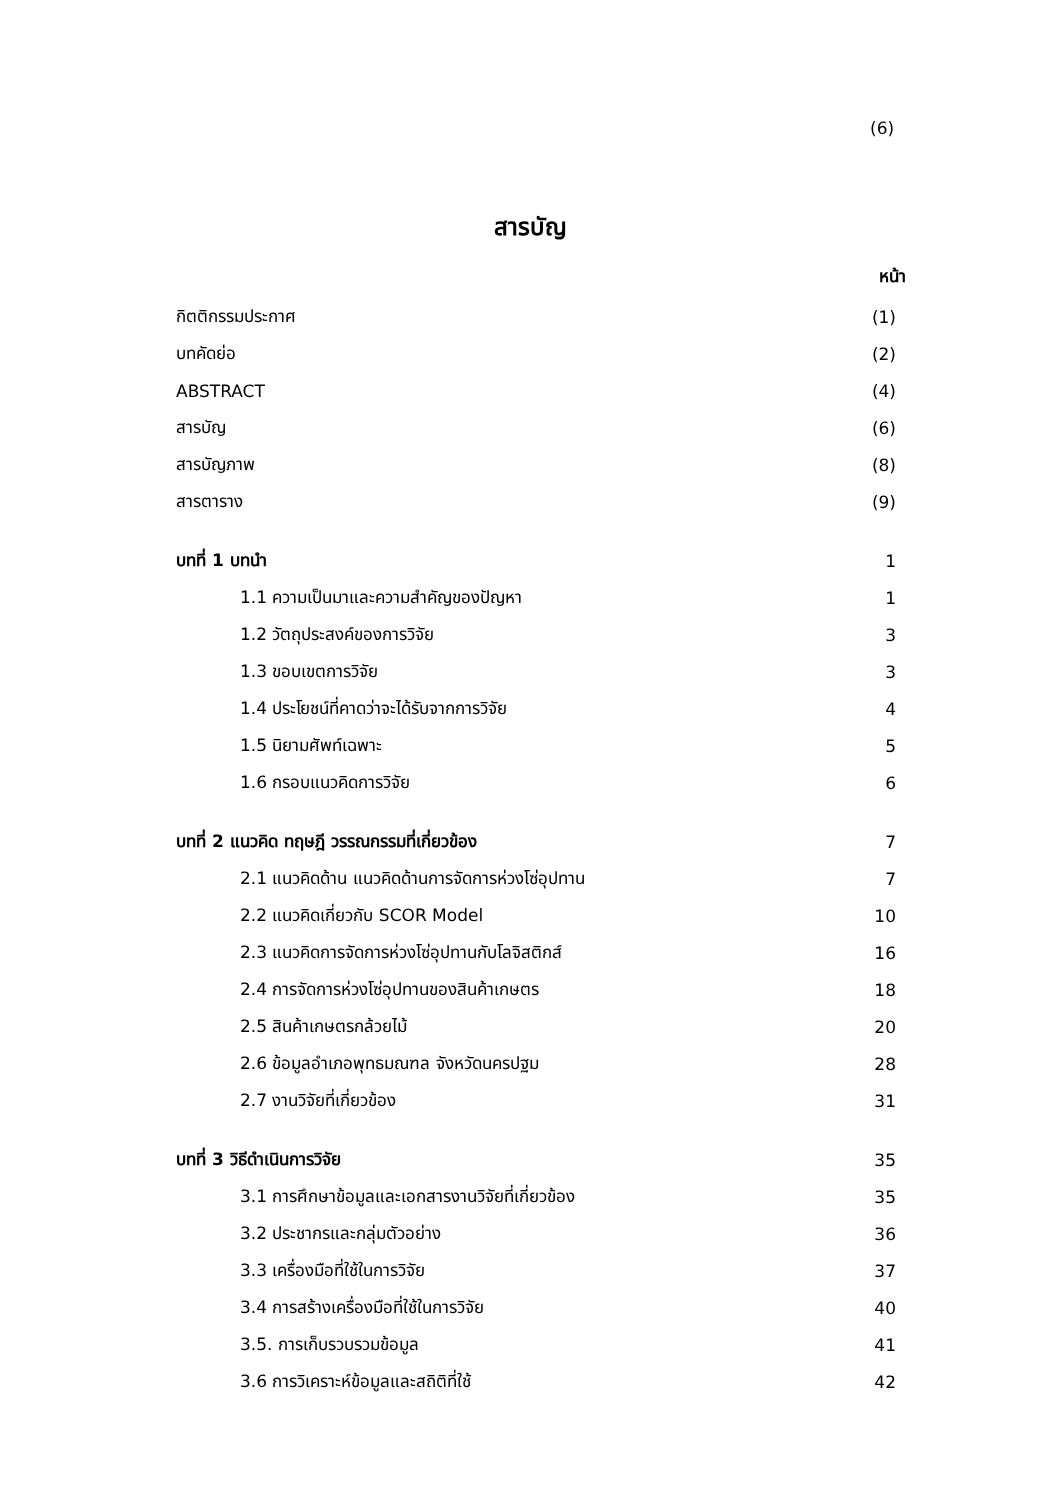(6)
สารบัญ
| | หน้า |
| กิตติกรรมประกาศ | (1) |
| บทคัดย่อ | (2) |
| ABSTRACT | (4) |
| สารบัญ | (6) |
| สารบัญภาพ | (8) |
| สารตาราง | (9) |
| บทที่ 1 บทนำ | 1 |
| 1.1 ความเป็นมาและความสำคัญของปัญหา | 1 |
| 1.2 วัตถุประสงค์ของการวิจัย | 3 |
| 1.3 ขอบเขตการวิจัย | 3 |
| 1.4 ประโยชน์ที่คาดว่าจะได้รับจากการวิจัย | 4 |
| 1.5 นิยามศัพท์เฉพาะ | 5 |
| 1.6 กรอบแนวคิดการวิจัย | 6 |
| บทที่ 2 แนวคิด ทฤษฎี วรรณกรรมที่เกี่ยวข้อง | 7 |
| 2.1 แนวคิดด้าน แนวคิดด้านการจัดการห่วงโซ่อุปทาน | 7 |
| 2.2 แนวคิดเกี่ยวกับ SCOR Model | 10 |
| 2.3 แนวคิดการจัดการห่วงโซ่อุปทานกับโลจิสติกส์ | 16 |
| 2.4 การจัดการห่วงโซ่อุปทานของสินค้าเกษตร | 18 |
| 2.5 สินค้าเกษตรกล้วยไม้ | 20 |
| 2.6 ข้อมูลอำเภอพุทธมณฑล จังหวัดนครปฐม | 28 |
| 2.7 งานวิจัยที่เกี่ยวข้อง | 31 |
| บทที่ 3 วิธีดำเนินการวิจัย | 35 |
| 3.1 การศึกษาข้อมูลและเอกสารงานวิจัยที่เกี่ยวข้อง | 35 |
| 3.2 ประชากรและกลุ่มตัวอย่าง | 36 |
| 3.3 เครื่องมือที่ใช้ในการวิจัย | 37 |
| 3.4 การสร้างเครื่องมือที่ใช้ในการวิจัย | 40 |
| 3.5. การเก็บรวบรวมข้อมูล | 41 |
| 3.6 การวิเคราะห์ข้อมูลและสถิติที่ใช้ | 42 |